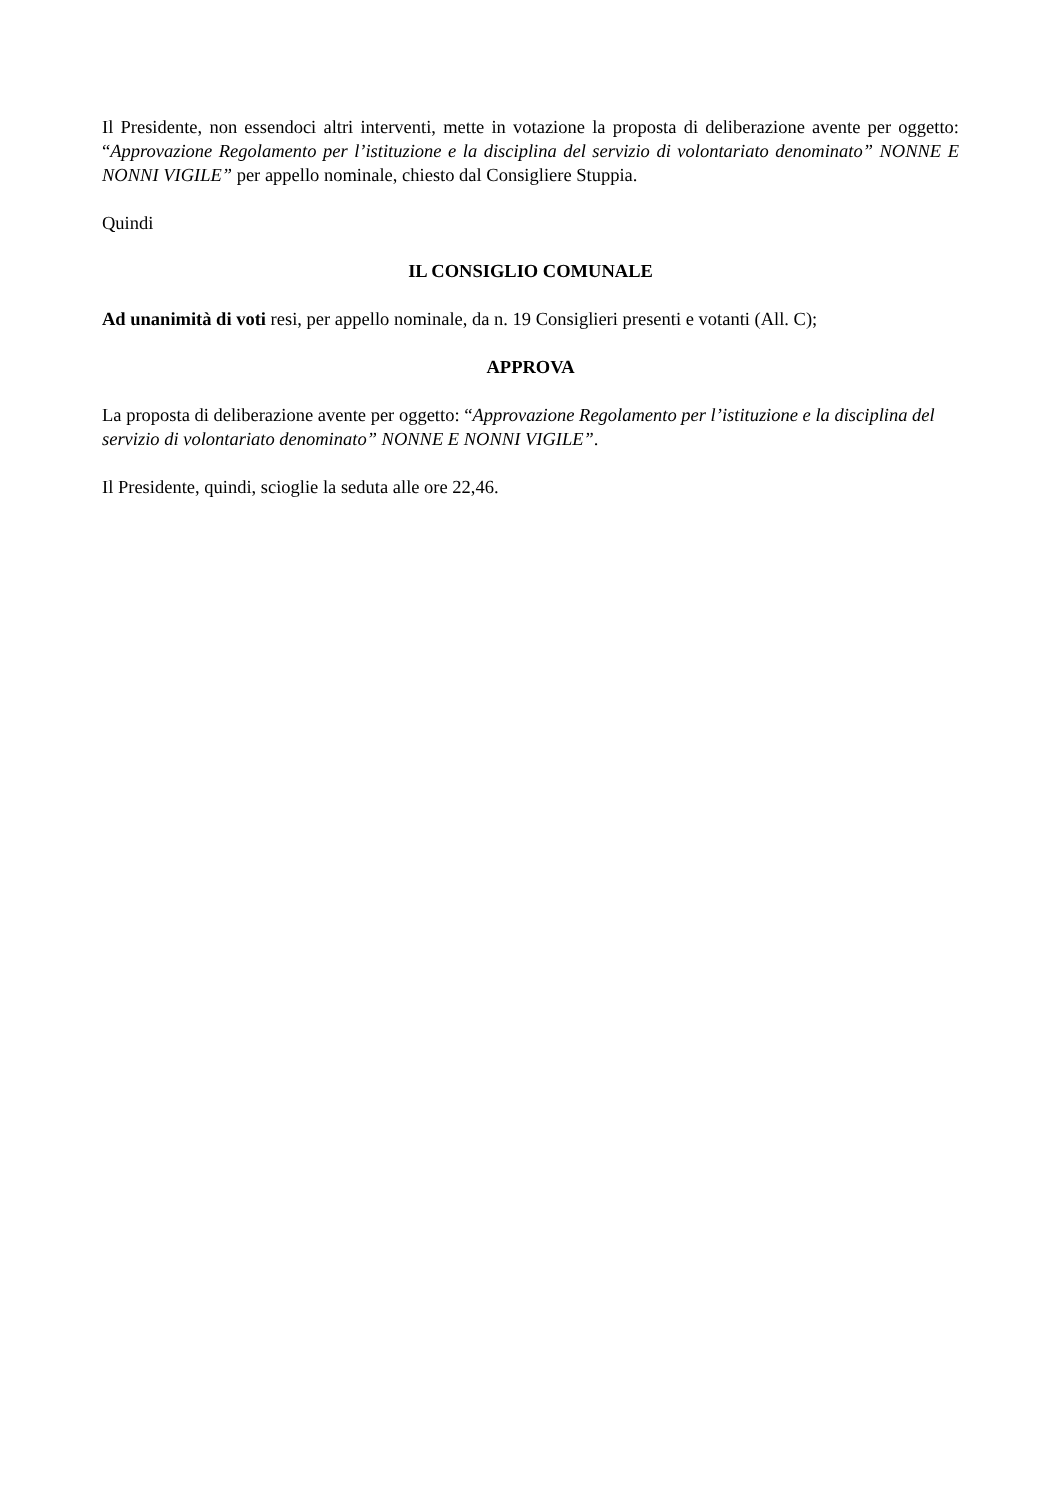Il Presidente, non essendoci altri interventi, mette in votazione la proposta di deliberazione avente per oggetto: “Approvazione Regolamento per l’istituzione e la disciplina del servizio di volontariato denominato” NONNE E NONNI VIGILE” per appello nominale, chiesto dal Consigliere Stuppia.
Quindi
IL CONSIGLIO COMUNALE
Ad unanimità di voti resi, per appello nominale, da n. 19 Consiglieri presenti e votanti (All. C);
APPROVA
La proposta di deliberazione avente per oggetto: “Approvazione Regolamento per l’istituzione e la disciplina del servizio di volontariato denominato” NONNE E NONNI VIGILE”.
Il Presidente, quindi, scioglie la seduta alle ore 22,46.